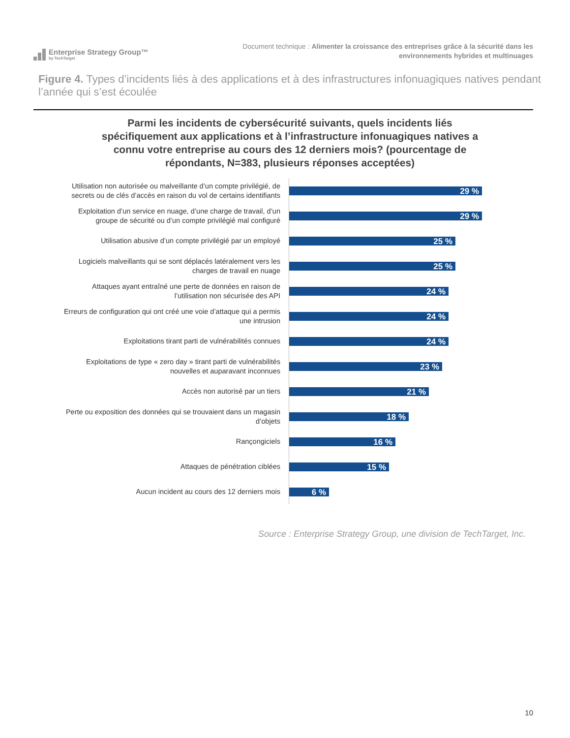Enterprise Strategy Group™
by TechTarget
Document technique : Alimenter la croissance des entreprises grâce à la sécurité dans les
environnements hybrides et multinuages
Figure 4. Types d’incidents liés à des applications et à des infrastructures infonuagiques natives pendant l’année qui s’est écoulée
Parmi les incidents de cybersécurité suivants, quels incidents liés spécifiquement aux applications et à l’infrastructure infonuagiques natives a connu votre entreprise au cours des 12 derniers mois? (pourcentage de répondants, N=383, plusieurs réponses acceptées)
Utilisation non autorisée ou malveillante d’un compte privilégié, de secrets ou de clés d’accès en raison du vol de certains identifiants
29 %
Exploitation d’un service en nuage, d’une charge de travail, d’un groupe de sécurité ou d’un compte privilégié mal configuré
29 %
Utilisation abusive d’un compte privilégié par un employé
25 %
Logiciels malveillants qui se sont déplacés latéralement vers les charges de travail en nuage
25 %
Attaques ayant entraîné une perte de données en raison de l’utilisation non sécurisée des API
24 %
Erreurs de configuration qui ont créé une voie d’attaque qui a permis une intrusion
24 %
Exploitations tirant parti de vulnérabilités connues
24 %
Exploitations de type « zero day » tirant parti de vulnérabilités nouvelles et auparavant inconnues
23 %
Accès non autorisé par un tiers
21 %
Perte ou exposition des données qui se trouvaient dans un magasin d’objets
18 %
Rançongiciels
16 %
Attaques de pénétration ciblées
15 %
Aucun incident au cours des 12 derniers mois
6 %
Source : Enterprise Strategy Group, une division de TechTarget, Inc.
10